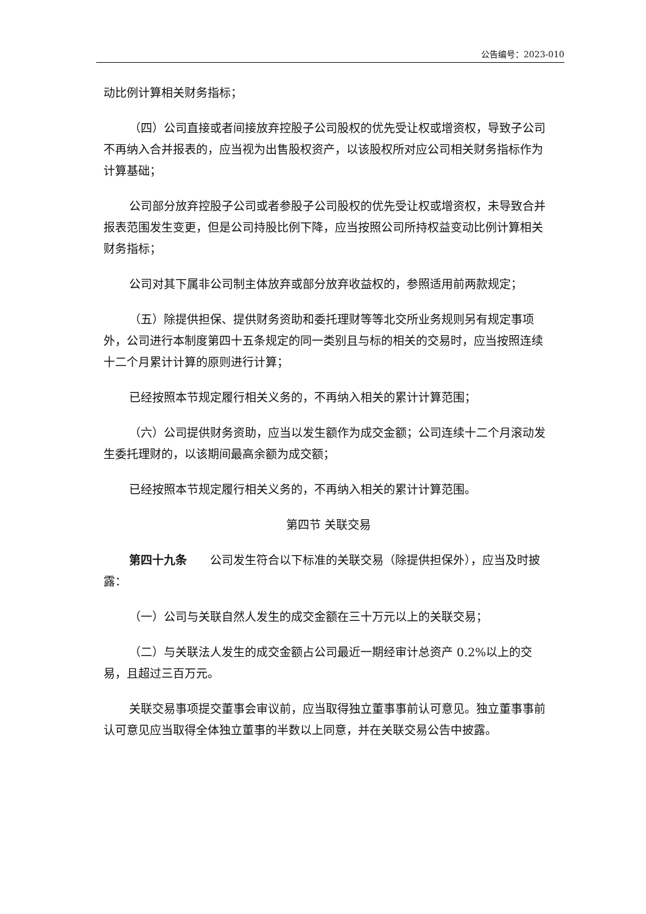公告编号：2023-010
动比例计算相关财务指标；
（四）公司直接或者间接放弃控股子公司股权的优先受让权或增资权，导致子公司不再纳入合并报表的，应当视为出售股权资产，以该股权所对应公司相关财务指标作为计算基础；
公司部分放弃控股子公司或者参股子公司股权的优先受让权或增资权，未导致合并报表范围发生变更，但是公司持股比例下降，应当按照公司所持权益变动比例计算相关财务指标；
公司对其下属非公司制主体放弃或部分放弃收益权的，参照适用前两款规定；
（五）除提供担保、提供财务资助和委托理财等等北交所业务规则另有规定事项外，公司进行本制度第四十五条规定的同一类别且与标的相关的交易时，应当按照连续十二个月累计计算的原则进行计算；
已经按照本节规定履行相关义务的，不再纳入相关的累计计算范围；
（六）公司提供财务资助，应当以发生额作为成交金额；公司连续十二个月滚动发生委托理财的，以该期间最高余额为成交额；
已经按照本节规定履行相关义务的，不再纳入相关的累计计算范围。
第四节 关联交易
第四十九条　　公司发生符合以下标准的关联交易（除提供担保外），应当及时披露：
（一）公司与关联自然人发生的成交金额在三十万元以上的关联交易；
（二）与关联法人发生的成交金额占公司最近一期经审计总资产 0.2%以上的交易，且超过三百万元。
关联交易事项提交董事会审议前，应当取得独立董事事前认可意见。独立董事事前认可意见应当取得全体独立董事的半数以上同意，并在关联交易公告中披露。